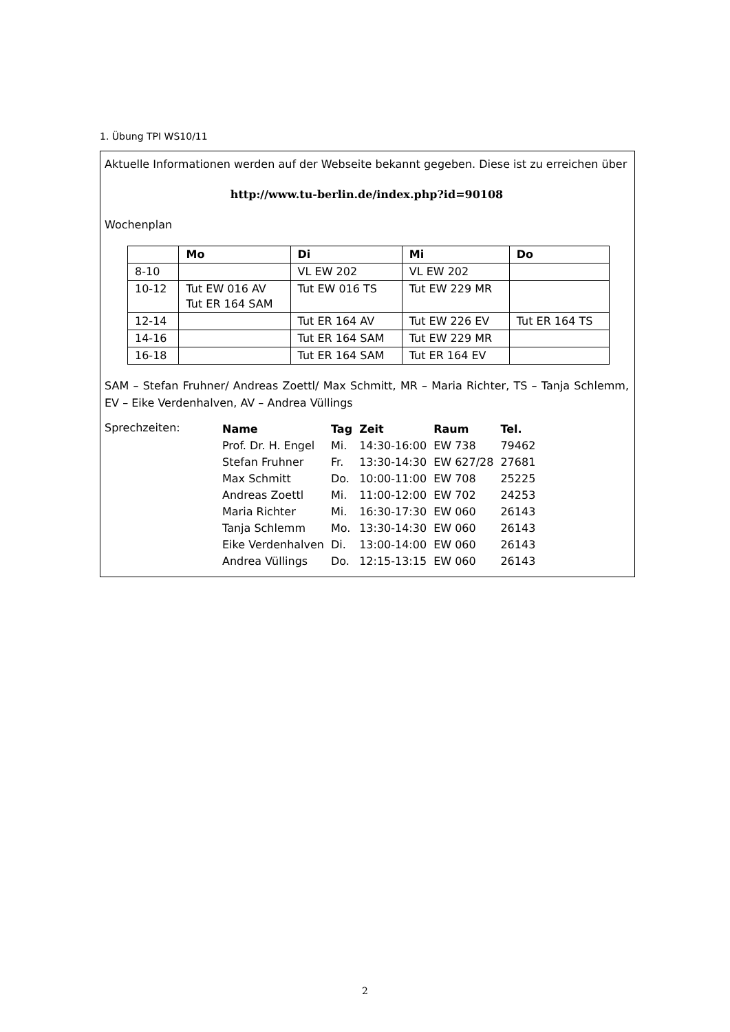1. Übung TPI WS10/11
Aktuelle Informationen werden auf der Webseite bekannt gegeben. Diese ist zu erreichen über
http://www.tu-berlin.de/index.php?id=90108
Wochenplan
| | Mo | Di | Mi | Do |
| --- | --- | --- | --- | --- |
| 8-10 | | VL EW 202 | VL EW 202 | |
| 10-12 | Tut EW 016 AV Tut ER 164 SAM | Tut EW 016 TS | Tut EW 229 MR | |
| 12-14 | | Tut ER 164 AV | Tut EW 226 EV | Tut ER 164 TS |
| 14-16 | | Tut ER 164 SAM | Tut EW 229 MR | |
| 16-18 | | Tut ER 164 SAM | Tut ER 164 EV | |
SAM – Stefan Fruhner/ Andreas Zoettl/ Max Schmitt, MR – Maria Richter, TS – Tanja Schlemm, EV – Eike Verdenhalven, AV – Andrea Vüllings
Sprechzeiten:
| Name | Tag | Zeit | Raum | Tel. |
| --- | --- | --- | --- | --- |
| Prof. Dr. H. Engel | Mi. | 14:30-16:00 | EW 738 | 79462 |
| Stefan Fruhner | Fr. | 13:30-14:30 | EW 627/28 | 27681 |
| Max Schmitt | Do. | 10:00-11:00 | EW 708 | 25225 |
| Andreas Zoettl | Mi. | 11:00-12:00 | EW 702 | 24253 |
| Maria Richter | Mi. | 16:30-17:30 | EW 060 | 26143 |
| Tanja Schlemm | Mo. | 13:30-14:30 | EW 060 | 26143 |
| Eike Verdenhalven | Di. | 13:00-14:00 | EW 060 | 26143 |
| Andrea Vüllings | Do. | 12:15-13:15 | EW 060 | 26143 |
2